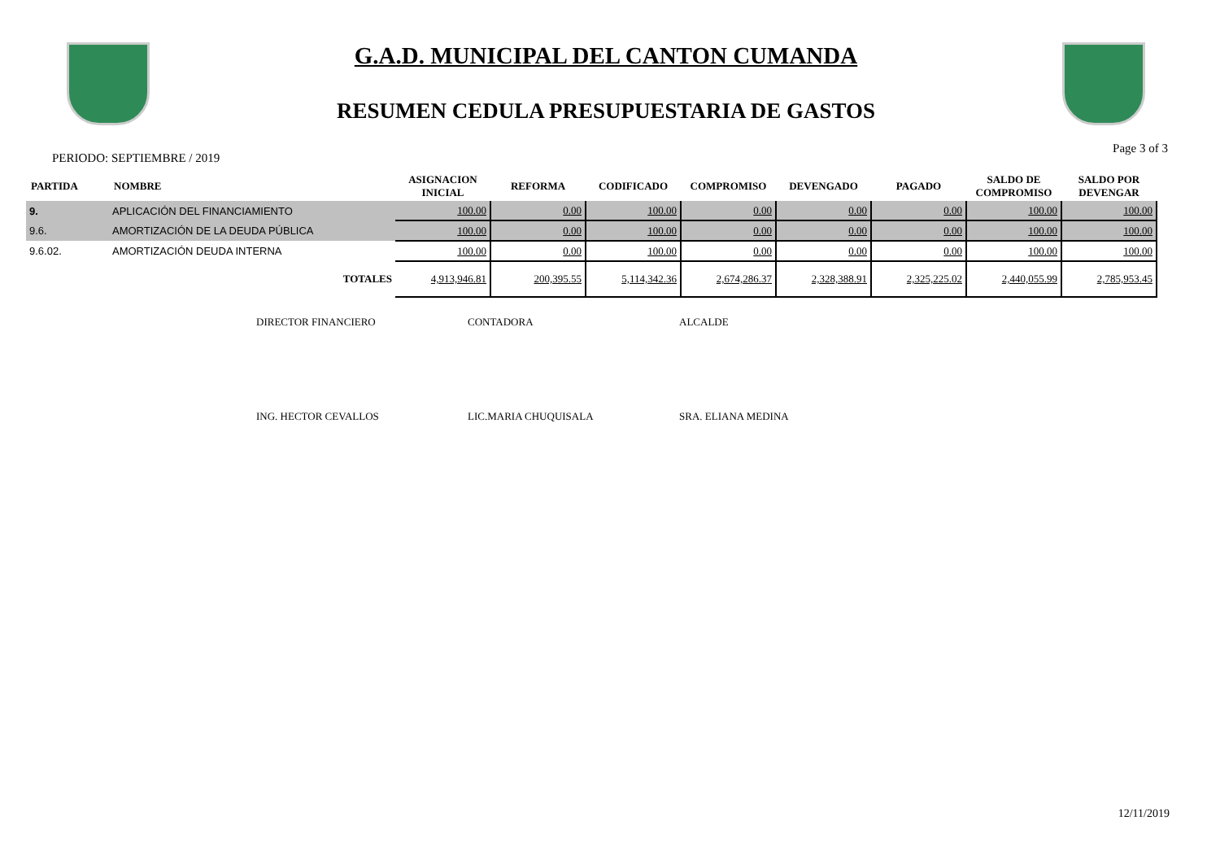G.A.D. MUNICIPAL DEL CANTON CUMANDA
RESUMEN CEDULA PRESUPUESTARIA DE GASTOS
PERIODO: SEPTIEMBRE / 2019 Page 3 of 3
| PARTIDA | NOMBRE | ASIGNACION INICIAL | REFORMA | CODIFICADO | COMPROMISO | DEVENGADO | PAGADO | SALDO DE COMPROMISO | SALDO POR DEVENGAR |
| --- | --- | --- | --- | --- | --- | --- | --- | --- | --- |
| 9. | APLICACIÓN DEL FINANCIAMIENTO | 100.00 | 0.00 | 100.00 | 0.00 | 0.00 | 0.00 | 100.00 | 100.00 |
| 9.6. | AMORTIZACIÓN DE LA DEUDA PÚBLICA | 100.00 | 0.00 | 100.00 | 0.00 | 0.00 | 0.00 | 100.00 | 100.00 |
| 9.6.02. | AMORTIZACIÓN DEUDA INTERNA | 100.00 | 0.00 | 100.00 | 0.00 | 0.00 | 0.00 | 100.00 | 100.00 |
| | TOTALES | 4,913,946.81 | 200,395.55 | 5,114,342.36 | 2,674,286.37 | 2,328,388.91 | 2,325,225.02 | 2,440,055.99 | 2,785,953.45 |
DIRECTOR FINANCIERO CONTADORA ALCALDE
ING. HECTOR CEVALLOS LIC.MARIA CHUQUISALA SRA. ELIANA MEDINA
12/11/2019